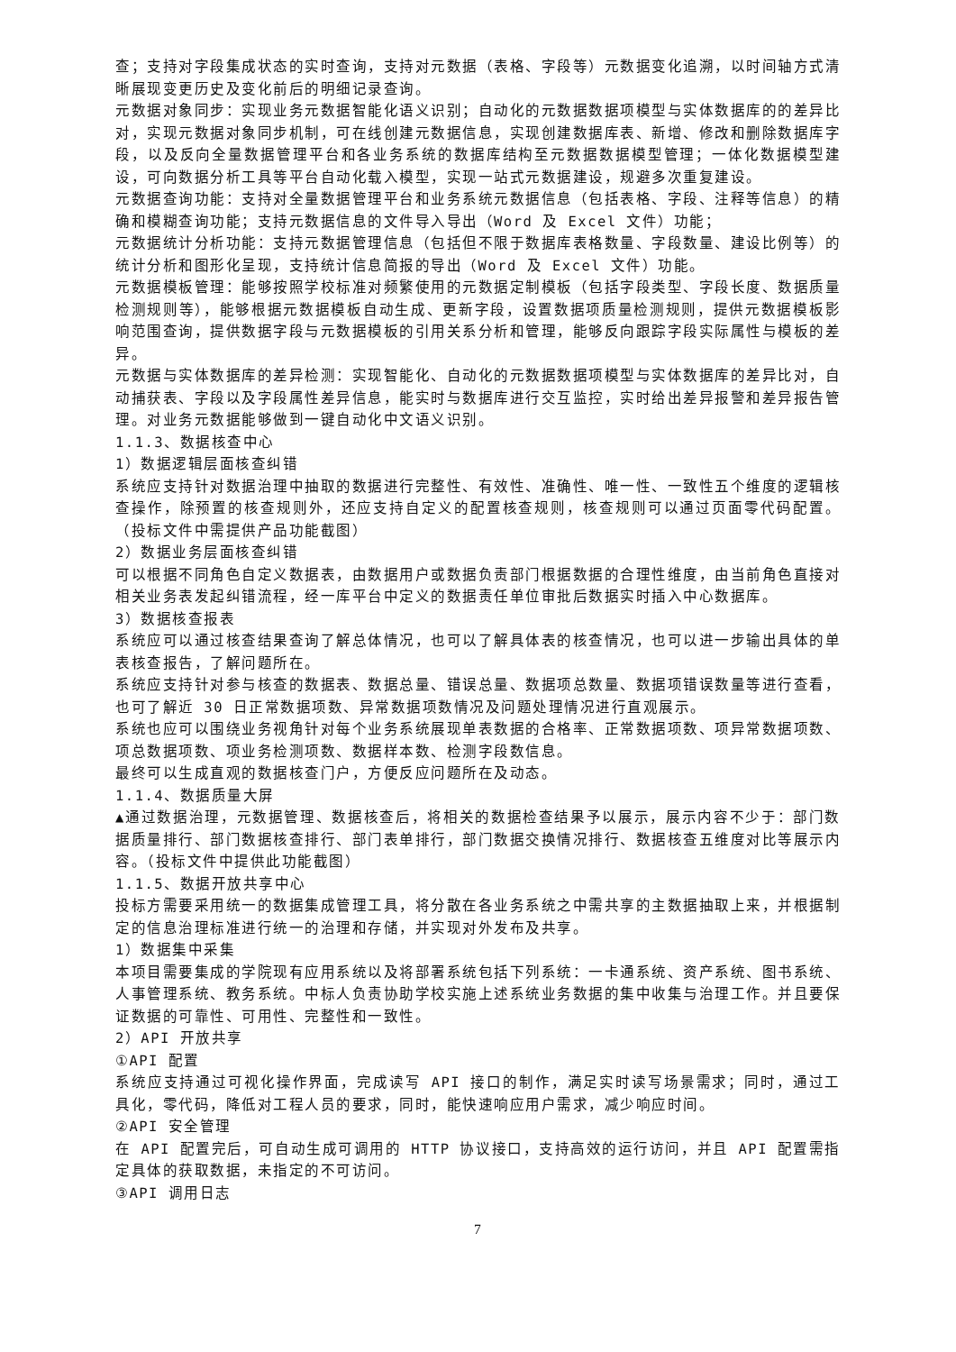查；支持对字段集成状态的实时查询，支持对元数据（表格、字段等）元数据变化追溯，以时间轴方式清晰展现变更历史及变化前后的明细记录查询。
元数据对象同步：实现业务元数据智能化语义识别；自动化的元数据数据项模型与实体数据库的的差异比对，实现元数据对象同步机制，可在线创建元数据信息，实现创建数据库表、新增、修改和删除数据库字段，以及反向全量数据管理平台和各业务系统的数据库结构至元数据数据模型管理；一体化数据模型建设，可向数据分析工具等平台自动化载入模型，实现一站式元数据建设，规避多次重复建设。
元数据查询功能：支持对全量数据管理平台和业务系统元数据信息（包括表格、字段、注释等信息）的精确和模糊查询功能；支持元数据信息的文件导入导出（Word 及 Excel 文件）功能；
元数据统计分析功能：支持元数据管理信息（包括但不限于数据库表格数量、字段数量、建设比例等）的统计分析和图形化呈现，支持统计信息简报的导出（Word 及 Excel 文件）功能。
元数据模板管理：能够按照学校标准对频繁使用的元数据定制模板（包括字段类型、字段长度、数据质量检测规则等），能够根据元数据模板自动生成、更新字段，设置数据项质量检测规则，提供元数据模板影响范围查询，提供数据字段与元数据模板的引用关系分析和管理，能够反向跟踪字段实际属性与模板的差异。
元数据与实体数据库的差异检测：实现智能化、自动化的元数据数据项模型与实体数据库的差异比对，自动捕获表、字段以及字段属性差异信息，能实时与数据库进行交互监控，实时给出差异报警和差异报告管理。对业务元数据能够做到一键自动化中文语义识别。
1.1.3、数据核查中心
1）数据逻辑层面核查纠错
系统应支持针对数据治理中抽取的数据进行完整性、有效性、准确性、唯一性、一致性五个维度的逻辑核查操作，除预置的核查规则外，还应支持自定义的配置核查规则，核查规则可以通过页面零代码配置。（投标文件中需提供产品功能截图）
2）数据业务层面核查纠错
可以根据不同角色自定义数据表，由数据用户或数据负责部门根据数据的合理性维度，由当前角色直接对相关业务表发起纠错流程，经一库平台中定义的数据责任单位审批后数据实时插入中心数据库。
3）数据核查报表
系统应可以通过核查结果查询了解总体情况，也可以了解具体表的核查情况，也可以进一步输出具体的单表核查报告，了解问题所在。
系统应支持针对参与核查的数据表、数据总量、错误总量、数据项总数量、数据项错误数量等进行查看，也可了解近 30 日正常数据项数、异常数据项数情况及问题处理情况进行直观展示。
系统也应可以围绕业务视角针对每个业务系统展现单表数据的合格率、正常数据项数、项异常数据项数、项总数据项数、项业务检测项数、数据样本数、检测字段数信息。
最终可以生成直观的数据核查门户，方便反应问题所在及动态。
1.1.4、数据质量大屏
▲通过数据治理，元数据管理、数据核查后，将相关的数据检查结果予以展示，展示内容不少于：部门数据质量排行、部门数据核查排行、部门表单排行，部门数据交换情况排行、数据核查五维度对比等展示内容。（投标文件中提供此功能截图）
1.1.5、数据开放共享中心
投标方需要采用统一的数据集成管理工具，将分散在各业务系统之中需共享的主数据抽取上来，并根据制定的信息治理标准进行统一的治理和存储，并实现对外发布及共享。
1）数据集中采集
本项目需要集成的学院现有应用系统以及将部署系统包括下列系统：一卡通系统、资产系统、图书系统、人事管理系统、教务系统。中标人负责协助学校实施上述系统业务数据的集中收集与治理工作。并且要保证数据的可靠性、可用性、完整性和一致性。
2）API 开放共享
①API 配置
系统应支持通过可视化操作界面，完成读写 API 接口的制作，满足实时读写场景需求；同时，通过工具化，零代码，降低对工程人员的要求，同时，能快速响应用户需求，减少响应时间。
②API 安全管理
在 API 配置完后，可自动生成可调用的 HTTP 协议接口，支持高效的运行访问，并且 API 配置需指定具体的获取数据，未指定的不可访问。
③API 调用日志
7